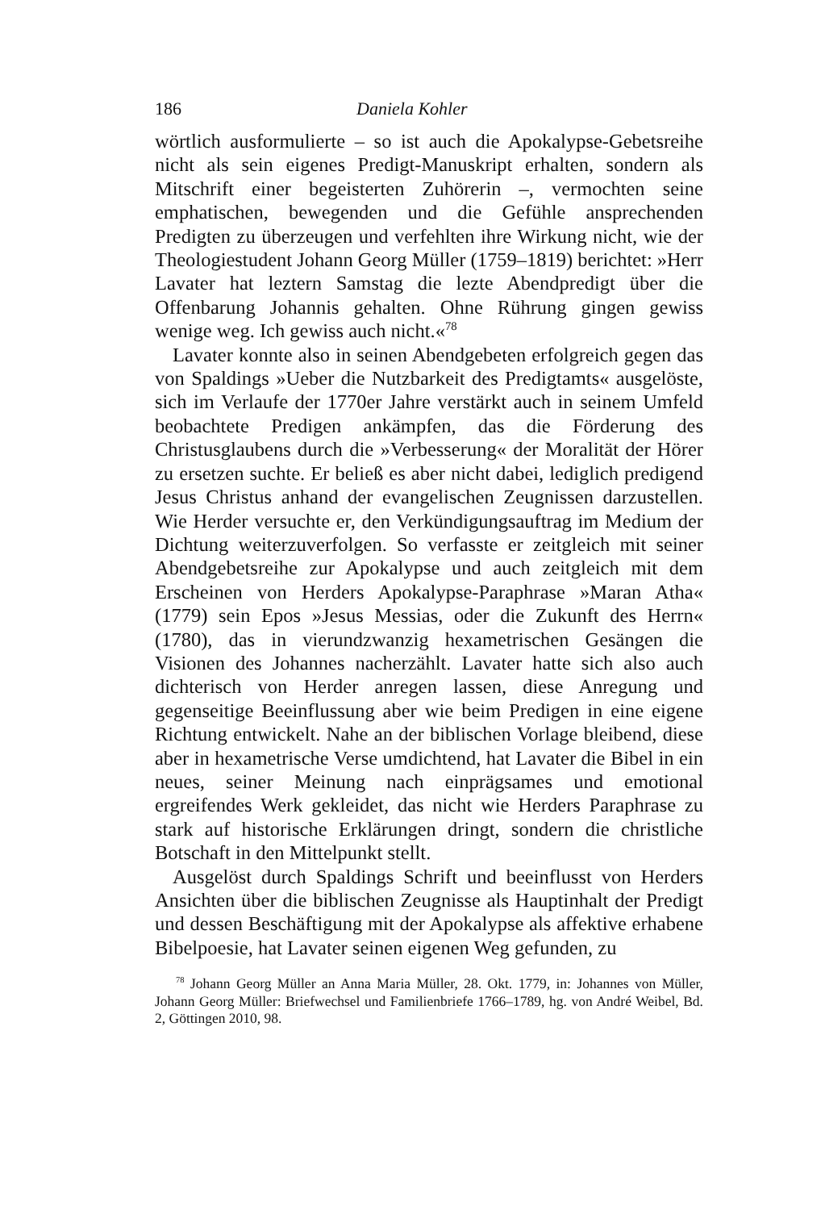186 Daniela Kohler
wörtlich ausformulierte – so ist auch die Apokalypse-Gebetsreihe nicht als sein eigenes Predigt-Manuskript erhalten, sondern als Mitschrift einer begeisterten Zuhörerin –, vermochten seine emphatischen, bewegenden und die Gefühle ansprechenden Predigten zu überzeugen und verfehlten ihre Wirkung nicht, wie der Theologiestudent Johann Georg Müller (1759–1819) berichtet: »Herr Lavater hat leztern Samstag die lezte Abendpredigt über die Offenbarung Johannis gehalten. Ohne Rührung gingen gewiss wenige weg. Ich gewiss auch nicht.«<sup>78</sup>
Lavater konnte also in seinen Abendgebeten erfolgreich gegen das von Spaldings »Ueber die Nutzbarkeit des Predigtamts« ausgelöste, sich im Verlaufe der 1770er Jahre verstärkt auch in seinem Umfeld beobachtete Predigen ankämpfen, das die Förderung des Christusglaubens durch die »Verbesserung« der Moralität der Hörer zu ersetzen suchte. Er beließ es aber nicht dabei, lediglich predigend Jesus Christus anhand der evangelischen Zeugnissen darzustellen. Wie Herder versuchte er, den Verkündigungsauftrag im Medium der Dichtung weiterzuverfolgen. So verfasste er zeitgleich mit seiner Abendgebetsreihe zur Apokalypse und auch zeitgleich mit dem Erscheinen von Herders Apokalypse-Paraphrase »Maran Atha« (1779) sein Epos »Jesus Messias, oder die Zukunft des Herrn« (1780), das in vierundzwanzig hexametrischen Gesängen die Visionen des Johannes nacherzählt. Lavater hatte sich also auch dichterisch von Herder anregen lassen, diese Anregung und gegenseitige Beeinflussung aber wie beim Predigen in eine eigene Richtung entwickelt. Nahe an der biblischen Vorlage bleibend, diese aber in hexametrische Verse umdichtend, hat Lavater die Bibel in ein neues, seiner Meinung nach einprägsames und emotional ergreifendes Werk gekleidet, das nicht wie Herders Paraphrase zu stark auf historische Erklärungen dringt, sondern die christliche Botschaft in den Mittelpunkt stellt.
Ausgelöst durch Spaldings Schrift und beeinflusst von Herders Ansichten über die biblischen Zeugnisse als Hauptinhalt der Predigt und dessen Beschäftigung mit der Apokalypse als affektive erhabene Bibelpoesie, hat Lavater seinen eigenen Weg gefunden, zu
<sup>78</sup> Johann Georg Müller an Anna Maria Müller, 28. Okt. 1779, in: Johannes von Müller, Johann Georg Müller: Briefwechsel und Familienbriefe 1766–1789, hg. von André Weibel, Bd. 2, Göttingen 2010, 98.